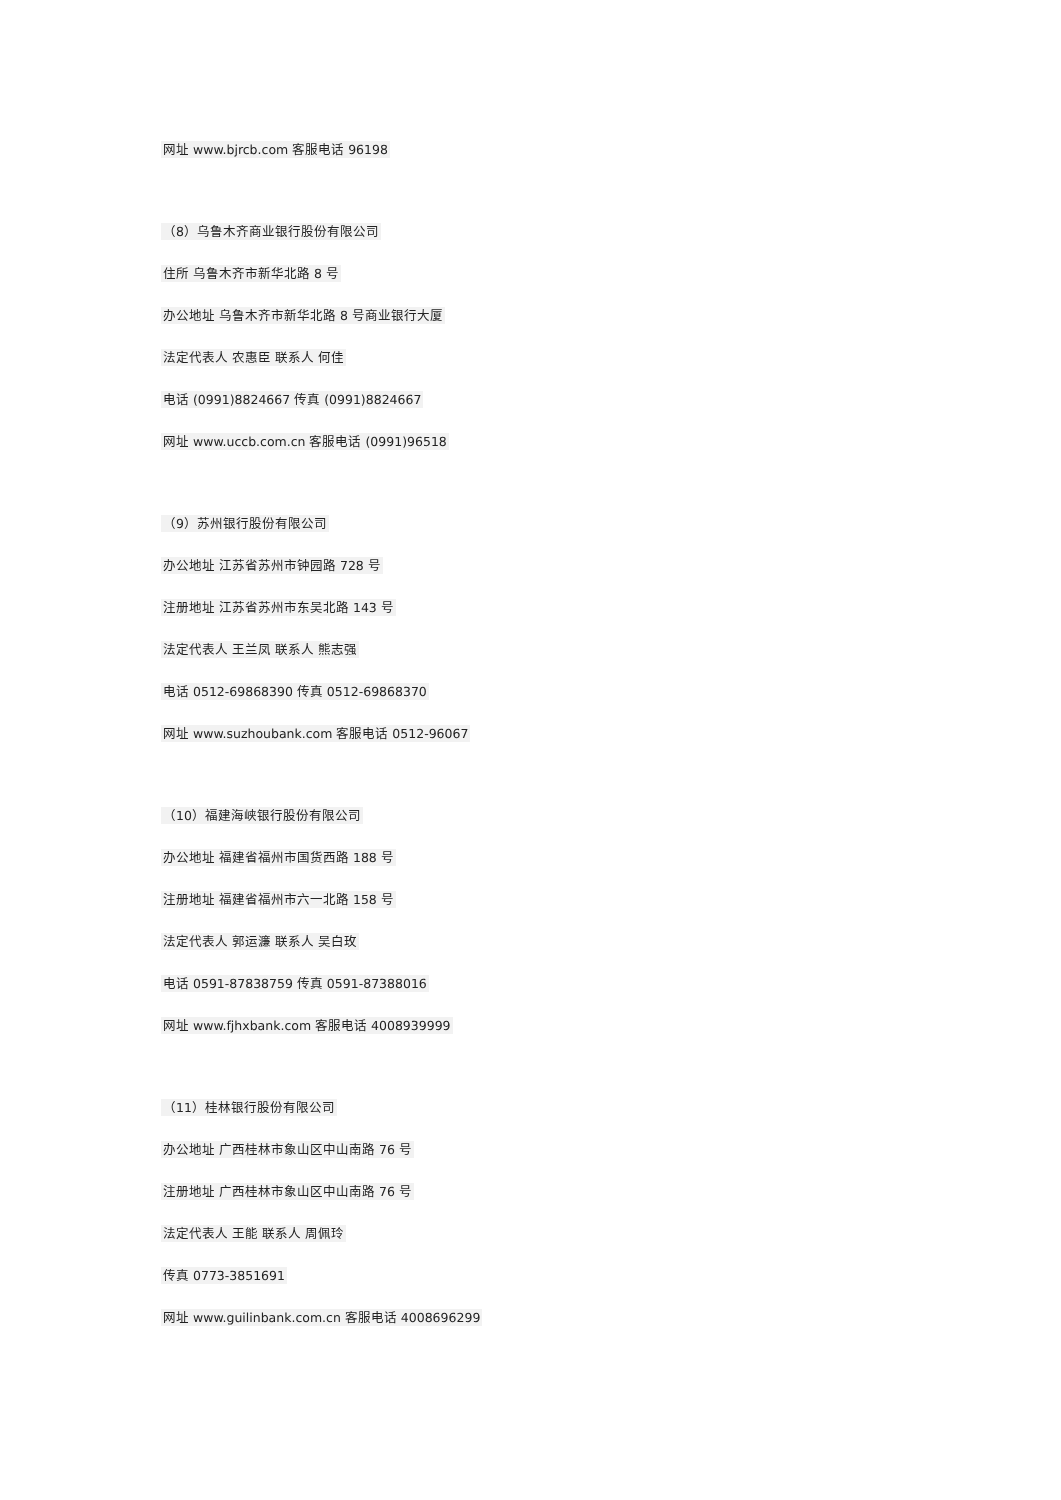网址 www.bjrcb.com 客服电话 96198
（8）乌鲁木齐商业银行股份有限公司
住所 乌鲁木齐市新华北路 8 号
办公地址 乌鲁木齐市新华北路 8 号商业银行大厦
法定代表人 农惠臣 联系人 何佳
电话 (0991)8824667 传真 (0991)8824667
网址 www.uccb.com.cn 客服电话 (0991)96518
（9）苏州银行股份有限公司
办公地址 江苏省苏州市钟园路 728 号
注册地址 江苏省苏州市东吴北路 143 号
法定代表人 王兰凤 联系人 熊志强
电话 0512-69868390 传真 0512-69868370
网址 www.suzhoubank.com 客服电话 0512-96067
（10）福建海峡银行股份有限公司
办公地址 福建省福州市国货西路 188 号
注册地址 福建省福州市六一北路 158 号
法定代表人 郭运濂 联系人 吴白玫
电话 0591-87838759 传真 0591-87388016
网址 www.fjhxbank.com 客服电话 4008939999
（11）桂林银行股份有限公司
办公地址 广西桂林市象山区中山南路 76 号
注册地址 广西桂林市象山区中山南路 76 号
法定代表人 王能 联系人 周佩玲
传真 0773-3851691
网址 www.guilinbank.com.cn 客服电话 4008696299